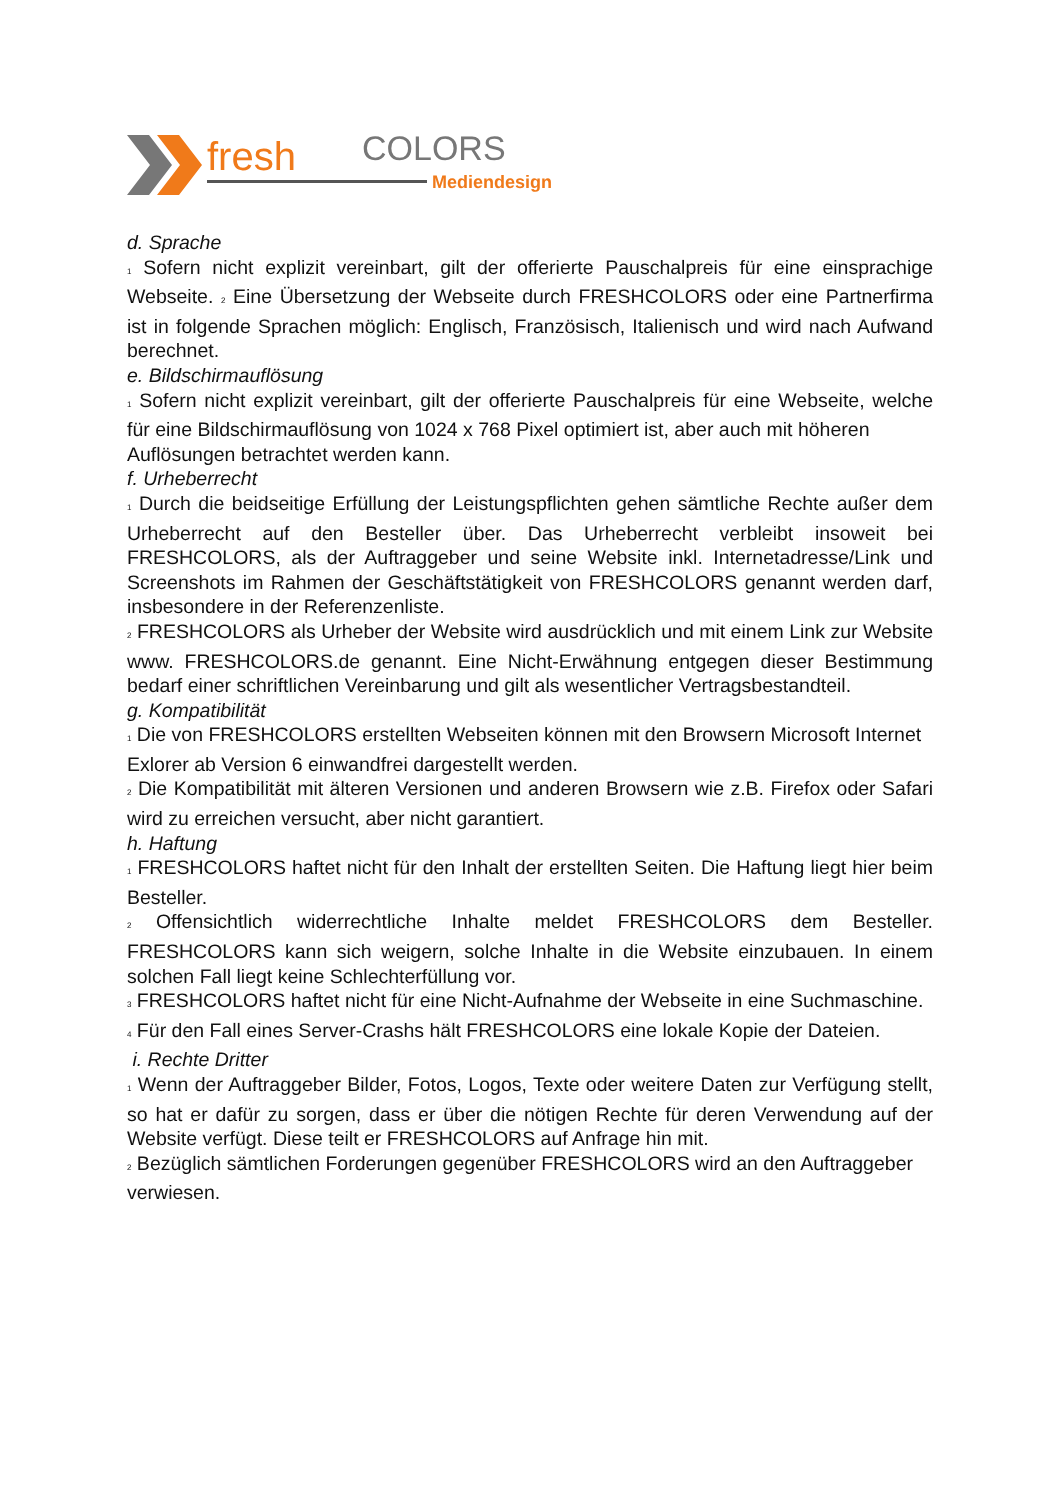fresh
COLORS
Mediendesign
d. Sprache
<sub>1</sub> Sofern nicht explizit vereinbart, gilt der offerierte Pauschalpreis für eine einsprachige Webseite. <sub>2</sub> Eine Übersetzung der Webseite durch FRESHCOLORS oder eine Partnerfirma ist in folgende Sprachen möglich: Englisch, Französisch, Italienisch und wird nach Aufwand berechnet.
e. Bildschirmauflösung
<sub>1</sub> Sofern nicht explizit vereinbart, gilt der offerierte Pauschalpreis für eine Webseite, welche für eine Bildschirmauflösung von 1024 x 768 Pixel optimiert ist, aber auch mit höheren
Auflösungen betrachtet werden kann.
f. Urheberrecht
<sub>1</sub> Durch die beidseitige Erfüllung der Leistungspflichten gehen sämtliche Rechte außer dem Urheberrecht auf den Besteller über. Das Urheberrecht verbleibt insoweit bei FRESHCOLORS, als der Auftraggeber und seine Website inkl. Internetadresse/Link und Screenshots im Rahmen der Geschäftstätigkeit von FRESHCOLORS genannt werden darf, insbesondere in der Referenzenliste.
<sub>2</sub> FRESHCOLORS als Urheber der Website wird ausdrücklich und mit einem Link zur Website www. FRESHCOLORS.de genannt. Eine Nicht-Erwähnung entgegen dieser Bestimmung bedarf einer schriftlichen Vereinbarung und gilt als wesentlicher Vertragsbestandteil.
g. Kompatibilität
<sub>1</sub> Die von FRESHCOLORS erstellten Webseiten können mit den Browsern Microsoft Internet
Exlorer ab Version 6 einwandfrei dargestellt werden.
<sub>2</sub> Die Kompatibilität mit älteren Versionen und anderen Browsern wie z.B. Firefox oder Safari wird zu erreichen versucht, aber nicht garantiert.
h. Haftung
<sub>1</sub> FRESHCOLORS haftet nicht für den Inhalt der erstellten Seiten. Die Haftung liegt hier beim Besteller.
<sub>2</sub> Offensichtlich widerrechtliche Inhalte meldet FRESHCOLORS dem Besteller. FRESHCOLORS kann sich weigern, solche Inhalte in die Website einzubauen. In einem solchen Fall liegt keine Schlechterfüllung vor.
<sub>3</sub> FRESHCOLORS haftet nicht für eine Nicht-Aufnahme der Webseite in eine Suchmaschine.
<sub>4</sub> Für den Fall eines Server-Crashs hält FRESHCOLORS eine lokale Kopie der Dateien.
i. Rechte Dritter
<sub>1</sub> Wenn der Auftraggeber Bilder, Fotos, Logos, Texte oder weitere Daten zur Verfügung stellt, so hat er dafür zu sorgen, dass er über die nötigen Rechte für deren Verwendung auf der Website verfügt. Diese teilt er FRESHCOLORS auf Anfrage hin mit.
<sub>2</sub> Bezüglich sämtlichen Forderungen gegenüber FRESHCOLORS wird an den Auftraggeber
verwiesen.